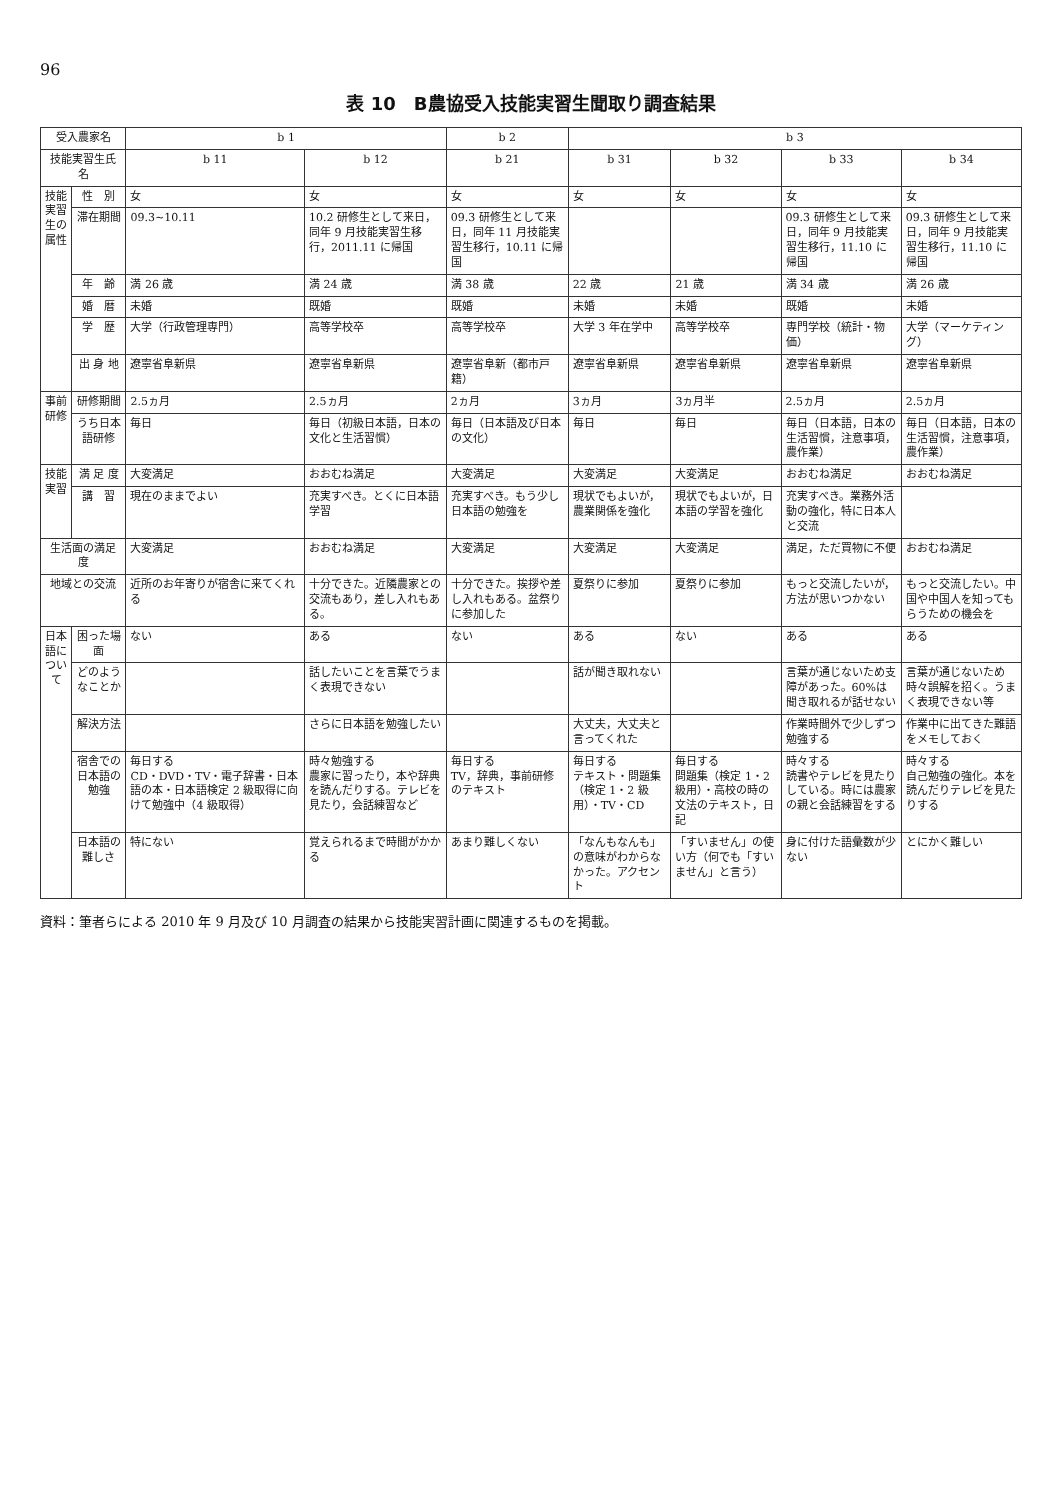96
表 10　B農協受入技能実習生聞取り調査結果
| 受入農家名 | | b 1 | | b 2 | b 3 | | | |
| --- | --- | --- | --- | --- | --- | --- | --- | --- |
| 技能実習生氏名 | | b 11 | b 12 | b 21 | b 31 | b 32 | b 33 | b 34 |
| 技能実習生の属性 | 性 別 | 女 | 女 | 女 | 女 | 女 | 女 | 女 |
| | 滞在期間 | 09.3~10.11 | 10.2 研修生として来日，同年 9 月技能実習生移行，2011.11 に帰国 | 09.3 研修生として来日，同年 11 月技能実習生移行，10.11 に帰国 | | | 09.3 研修生として来日，同年 9 月技能実習生移行，11.10 に帰国 | 09.3 研修生として来日，同年 9 月技能実習生移行，11.10 に帰国 |
| | 年 齢 | 満 26 歳 | 満 24 歳 | 満 38 歳 | 22 歳 | 21 歳 | 満 34 歳 | 満 26 歳 |
| | 婚 暦 | 未婚 | 既婚 | 既婚 | 未婚 | 未婚 | 既婚 | 未婚 |
| | 学 歴 | 大学（行政管理専門） | 高等学校卒 | 高等学校卒 | 大学 3 年在学中 | 高等学校卒 | 専門学校（統計・物価） | 大学（マーケティング） |
| | 出 身 地 | 遼寧省阜新県 | 遼寧省阜新県 | 遼寧省阜新（都市戸籍） | 遼寧省阜新県 | 遼寧省阜新県 | 遼寧省阜新県 | 遼寧省阜新県 |
| 事前研修 | 研修期間 | 2.5ヵ月 | 2.5ヵ月 | 2ヵ月 | 3ヵ月 | 3ヵ月半 | 2.5ヵ月 | 2.5ヵ月 |
| | うち日本語研修 | 毎日 | 毎日（初級日本語，日本の文化と生活習慣） | 毎日（日本語及び日本の文化） | 毎日 | 毎日 | 毎日（日本語，日本の生活習慣，注意事項，農作業） | 毎日（日本語，日本の生活習慣，注意事項，農作業） |
| 技能実習 | 満 足 度 | 大変満足 | おおむね満足 | 大変満足 | 大変満足 | 大変満足 | おおむね満足 | おおむね満足 |
| | 講 習 | 現在のままでよい | 充実すべき。とくに日本語学習 | 充実すべき。もう少し日本語の勉強を | 現状でもよいが，農業関係を強化 | 現状でもよいが，日本語の学習を強化 | 充実すべき。業務外活動の強化，特に日本人と交流 | |
| 生活面の満足度 | | 大変満足 | おおむね満足 | 大変満足 | 大変満足 | 大変満足 | 満足，ただ買物に不便 | おおむね満足 |
| 地域との交流 | | 近所のお年寄りが宿舎に来てくれる | 十分できた。近隣農家との交流もあり，差し入れもある。 | 十分できた。挨拶や差し入れもある。盆祭りに参加した | 夏祭りに参加 | 夏祭りに参加 | もっと交流したいが，方法が思いつかない | もっと交流したい。中国や中国人を知ってもらうための機会を |
| 日本語について | 困った場面 | ない | ある | ない | ある | ない | ある | ある |
| | どのようなことか | | 話したいことを言葉でうまく表現できない | | 話が聞き取れない | | 言葉が通じないため支障があった。60%は聞き取れるが話せない | 言葉が通じないため時々誤解を招く。うまく表現できない等 |
| | 解決方法 | | さらに日本語を勉強したい | | 大丈夫，大丈夫と言ってくれた | | 作業時間外で少しずつ勉強する | 作業中に出てきた難語をメモしておく |
| | 宿舎での日本語の勉強 | 毎日する CD・DVD・TV・電子辞書・日本語の本・日本語検定 2 級取得に向けて勉強中（4 級取得） | 時々勉強する 農家に習ったり，本や辞典を読んだりする。テレビを見たり，会話練習など | 毎日する TV，辞典，事前研修のテキスト | 毎日する テキスト・問題集（検定 1・2 級用）・TV・CD | 毎日する 問題集（検定 1・2 級用）・高校の時の文法のテキスト，日記 | 時々する 読書やテレビを見たりしている。時には農家の親と会話練習をする | 時々する 自己勉強の強化。本を読んだりテレビを見たりする |
| | 日本語の難しさ | 特にない | 覚えられるまで時間がかかる | あまり難しくない | 「なんもなんも」の意味がわからなかった。アクセント | 「すいません」の使い方（何でも「すいません」と言う） | 身に付けた語彙数が少ない | とにかく難しい |
資料：筆者らによる 2010 年 9 月及び 10 月調査の結果から技能実習計画に関連するものを掲載。